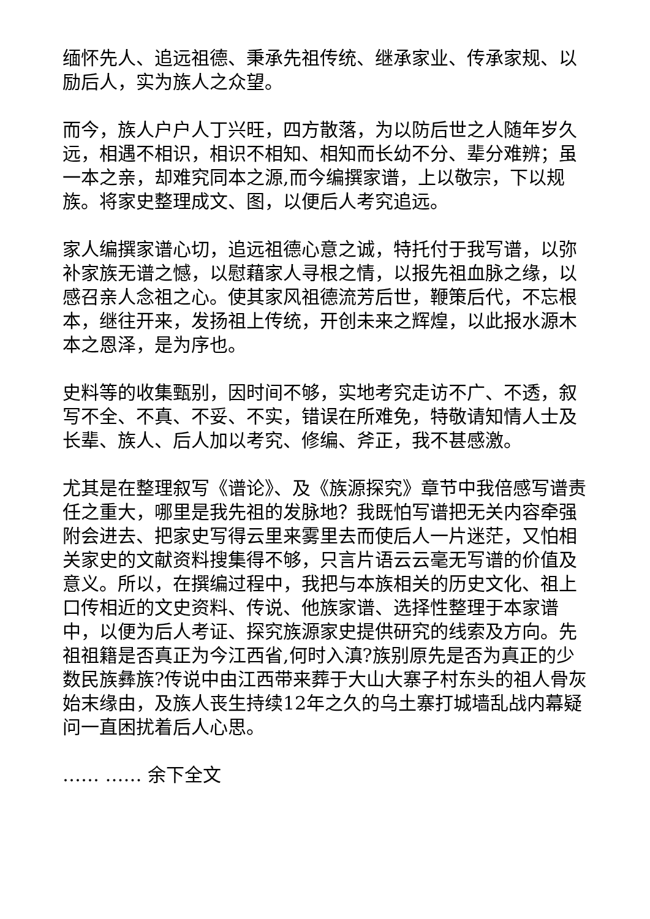缅怀先人、追远祖德、秉承先祖传统、继承家业、传承家规、以励后人，实为族人之众望。
而今，族人户户人丁兴旺，四方散落，为以防后世之人随年岁久远，相遇不相识，相识不相知、相知而长幼不分、辈分难辨；虽一本之亲，却难究同本之源,而今编撰家谱，上以敬宗，下以规族。将家史整理成文、图，以便后人考究追远。
家人编撰家谱心切，追远祖德心意之诚，特托付于我写谱，以弥补家族无谱之憾，以慰藉家人寻根之情，以报先祖血脉之缘，以感召亲人念祖之心。使其家风祖德流芳后世，鞭策后代，不忘根本，继往开来，发扬祖上传统，开创未来之辉煌，以此报水源木本之恩泽，是为序也。
史料等的收集甄别，因时间不够，实地考究走访不广、不透，叙写不全、不真、不妥、不实，错误在所难免，特敬请知情人士及长辈、族人、后人加以考究、修编、斧正，我不甚感激。
尤其是在整理叙写《谱论》、及《族源探究》章节中我倍感写谱责任之重大，哪里是我先祖的发脉地？我既怕写谱把无关内容牵强附会进去、把家史写得云里来雾里去而使后人一片迷茫，又怕相关家史的文献资料搜集得不够，只言片语云云毫无写谱的价值及意义。所以，在撰编过程中，我把与本族相关的历史文化、祖上口传相近的文史资料、传说、他族家谱、选择性整理于本家谱中，以便为后人考证、探究族源家史提供研究的线索及方向。先祖祖籍是否真正为今江西省,何时入滇?族别原先是否为真正的少数民族彝族?传说中由江西带来葬于大山大寨子村东头的祖人骨灰始末缘由，及族人丧生持续12年之久的乌土寨打城墙乱战内幕疑问一直困扰着后人心思。
…… …… 余下全文